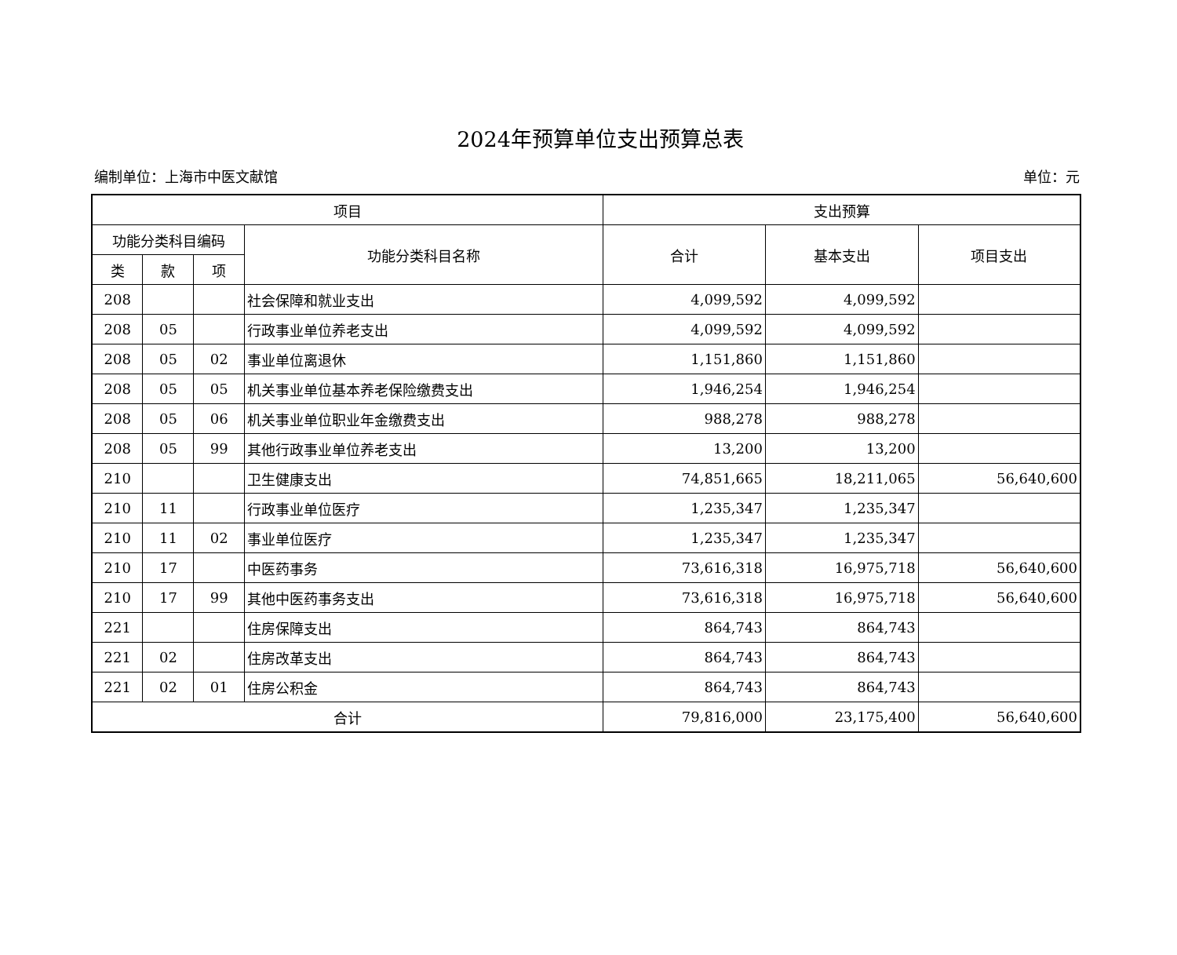2024年预算单位支出预算总表
编制单位：上海市中医文献馆 单位：元
| 项目 | | | | 支出预算 | | |
| --- | --- | --- | --- | --- | --- | --- |
| 功能分类科目编码 | | | 功能分类科目名称 | 合计 | 基本支出 | 项目支出 |
| 类 | 款 | 项 | | | | |
| 208 | | | 社会保障和就业支出 | 4,099,592 | 4,099,592 | |
| 208 | 05 | | 行政事业单位养老支出 | 4,099,592 | 4,099,592 | |
| 208 | 05 | 02 | 事业单位离退休 | 1,151,860 | 1,151,860 | |
| 208 | 05 | 05 | 机关事业单位基本养老保险缴费支出 | 1,946,254 | 1,946,254 | |
| 208 | 05 | 06 | 机关事业单位职业年金缴费支出 | 988,278 | 988,278 | |
| 208 | 05 | 99 | 其他行政事业单位养老支出 | 13,200 | 13,200 | |
| 210 | | | 卫生健康支出 | 74,851,665 | 18,211,065 | 56,640,600 |
| 210 | 11 | | 行政事业单位医疗 | 1,235,347 | 1,235,347 | |
| 210 | 11 | 02 | 事业单位医疗 | 1,235,347 | 1,235,347 | |
| 210 | 17 | | 中医药事务 | 73,616,318 | 16,975,718 | 56,640,600 |
| 210 | 17 | 99 | 其他中医药事务支出 | 73,616,318 | 16,975,718 | 56,640,600 |
| 221 | | | 住房保障支出 | 864,743 | 864,743 | |
| 221 | 02 | | 住房改革支出 | 864,743 | 864,743 | |
| 221 | 02 | 01 | 住房公积金 | 864,743 | 864,743 | |
| 合计 | | | | 79,816,000 | 23,175,400 | 56,640,600 |